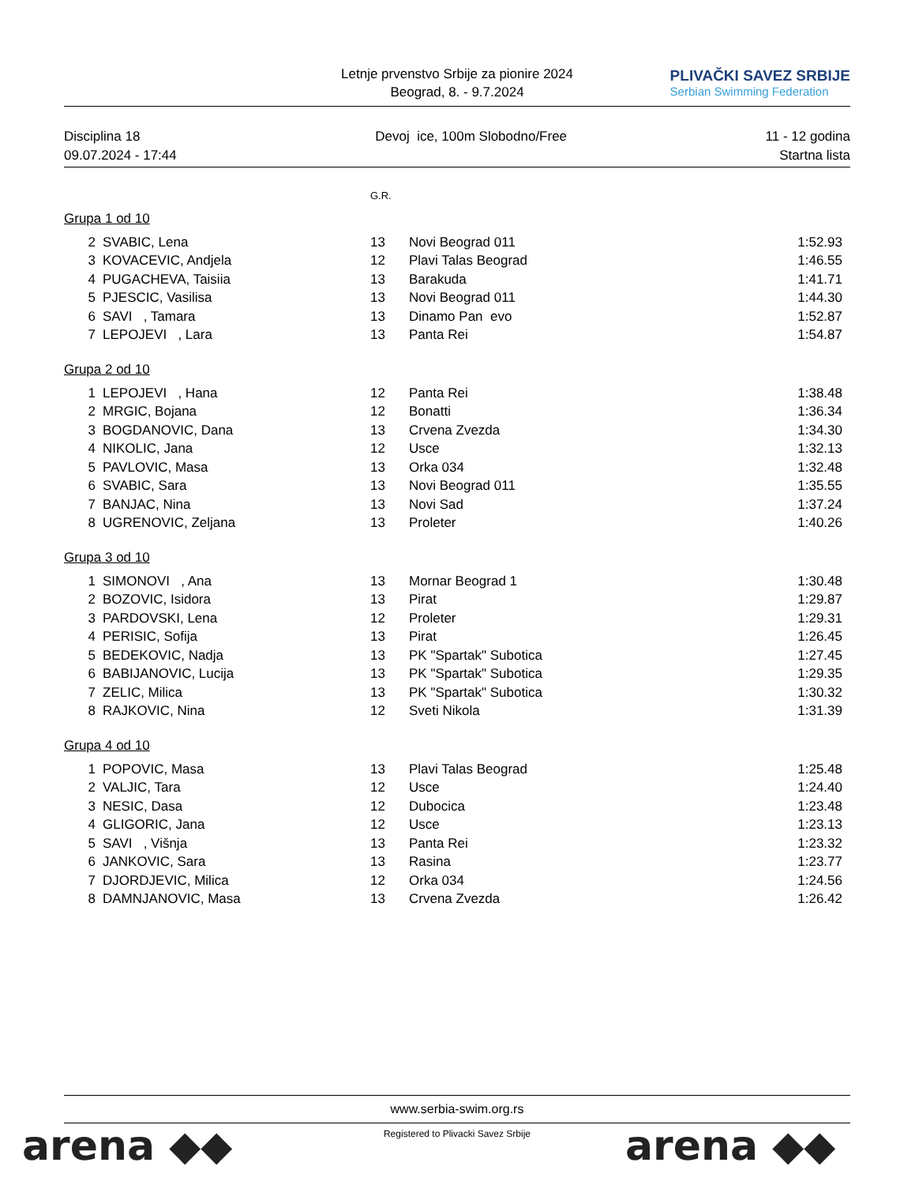Letnje prvenstvo Srbije za pionire 2024
Beograd, 8. - 9.7.2024
PLIVAČKI SAVEZ SRBIJE
Serbian Swimming Federation
Disciplina 18
09.07.2024 - 17:44
Devoj ice, 100m Slobodno/Free 11 - 12 godina
Startna lista
G.R.
Grupa 1 od 10
| 2 | SVABIC, Lena | 13 | Novi Beograd 011 | 1:52.93 |
| 3 | KOVACEVIC, Andjela | 12 | Plavi Talas Beograd | 1:46.55 |
| 4 | PUGACHEVA, Taisiia | 13 | Barakuda | 1:41.71 |
| 5 | PJESCIC, Vasilisa | 13 | Novi Beograd 011 | 1:44.30 |
| 6 | SAVI , Tamara | 13 | Dinamo Pan evo | 1:52.87 |
| 7 | LEPOJEVI , Lara | 13 | Panta Rei | 1:54.87 |
Grupa 2 od 10
| 1 | LEPOJEVI , Hana | 12 | Panta Rei | 1:38.48 |
| 2 | MRGIC, Bojana | 12 | Bonatti | 1:36.34 |
| 3 | BOGDANOVIC, Dana | 13 | Crvena Zvezda | 1:34.30 |
| 4 | NIKOLIC, Jana | 12 | Usce | 1:32.13 |
| 5 | PAVLOVIC, Masa | 13 | Orka 034 | 1:32.48 |
| 6 | SVABIC, Sara | 13 | Novi Beograd 011 | 1:35.55 |
| 7 | BANJAC, Nina | 13 | Novi Sad | 1:37.24 |
| 8 | UGRENOVIC, Zeljana | 13 | Proleter | 1:40.26 |
Grupa 3 od 10
| 1 | SIMONOVI , Ana | 13 | Mornar Beograd 1 | 1:30.48 |
| 2 | BOZOVIC, Isidora | 13 | Pirat | 1:29.87 |
| 3 | PARDOVSKI, Lena | 12 | Proleter | 1:29.31 |
| 4 | PERISIC, Sofija | 13 | Pirat | 1:26.45 |
| 5 | BEDEKOVIC, Nadja | 13 | PK "Spartak" Subotica | 1:27.45 |
| 6 | BABIJANOVIC, Lucija | 13 | PK "Spartak" Subotica | 1:29.35 |
| 7 | ZELIC, Milica | 13 | PK "Spartak" Subotica | 1:30.32 |
| 8 | RAJKOVIC, Nina | 12 | Sveti Nikola | 1:31.39 |
Grupa 4 od 10
| 1 | POPOVIC, Masa | 13 | Plavi Talas Beograd | 1:25.48 |
| 2 | VALJIC, Tara | 12 | Usce | 1:24.40 |
| 3 | NESIC, Dasa | 12 | Dubocica | 1:23.48 |
| 4 | GLIGORIC, Jana | 12 | Usce | 1:23.13 |
| 5 | SAVI , Višnja | 13 | Panta Rei | 1:23.32 |
| 6 | JANKOVIC, Sara | 13 | Rasina | 1:23.77 |
| 7 | DJORDJEVIC, Milica | 12 | Orka 034 | 1:24.56 |
| 8 | DAMNJANOVIC, Masa | 13 | Crvena Zvezda | 1:26.42 |
www.serbia-swim.org.rs
Registered to Plivacki Savez Srbije
arena ◆◆ arena ◆◆